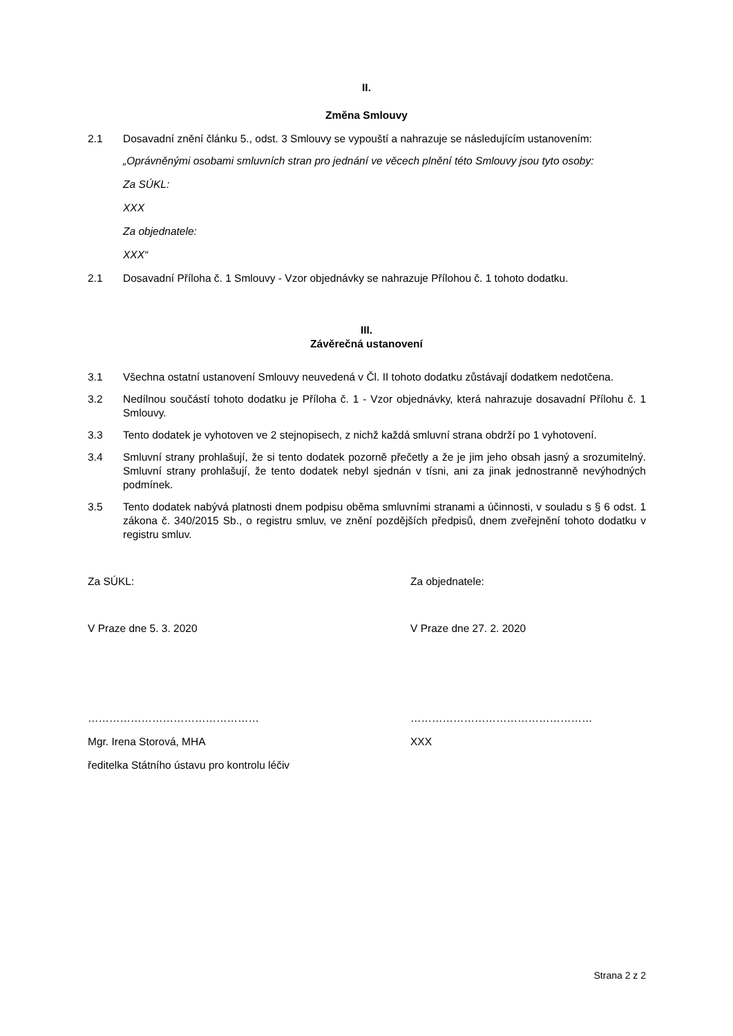II.
Změna Smlouvy
2.1 Dosavadní znění článku 5., odst. 3 Smlouvy se vypouští a nahrazuje se následujícím ustanovením:
„Oprávněnými osobami smluvních stran pro jednání ve věcech plnění této Smlouvy jsou tyto osoby:
Za SÚKL:
XXX
Za objednatele:
XXX“
2.1 Dosavadní Příloha č. 1 Smlouvy - Vzor objednávky se nahrazuje Přílohou č. 1 tohoto dodatku.
III.
Závěrečná ustanovení
3.1 Všechna ostatní ustanovení Smlouvy neuvedená v Čl. II tohoto dodatku zůstávají dodatkem nedotčena.
3.2 Nedílnou součástí tohoto dodatku je Příloha č. 1 - Vzor objednávky, která nahrazuje dosavadní Přílohu č. 1 Smlouvy.
3.3 Tento dodatek je vyhotoven ve 2 stejnopisech, z nichž každá smluvní strana obdrží po 1 vyhotovení.
3.4 Smluvní strany prohlašují, že si tento dodatek pozorně přečetly a že je jim jeho obsah jasný a srozumitelný. Smluvní strany prohlašují, že tento dodatek nebyl sjednán v tísni, ani za jinak jednostranně nevýhodných podmínek.
3.5 Tento dodatek nabývá platnosti dnem podpisu oběma smluvními stranami a účinnosti, v souladu s § 6 odst. 1 zákona č. 340/2015 Sb., o registru smluv, ve znění pozdějších předpisů, dnem zveřejnění tohoto dodatku v registru smluv.
Za SÚKL: Za objednatele:
V Praze dne 5. 3. 2020 V Praze dne 27. 2. 2020
………………………………………… ……………………………………………
Mgr. Irena Storová, MHA XXX
ředitelka Státního ústavu pro kontrolu léčiv
Strana 2 z 2